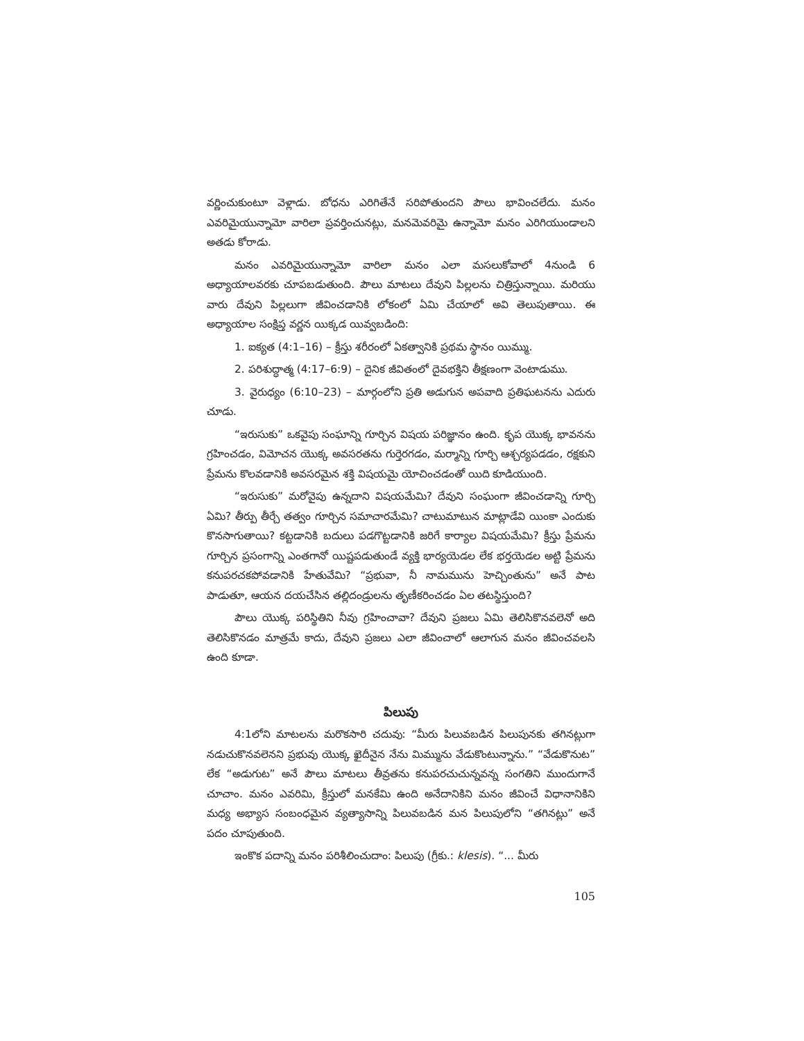వర్ణించుకుంటూ వెళ్లాడు. బోధను ఎరిగితేనే సరిపోతుందని పౌలు భావించలేదు. మనం ఎవరిమైయున్నామో వారిలా ప్రవర్తించునట్లు, మనమెవరిమై ఉన్నామో మనం ఎరిగియుండాలని అతడు కోరాడు.
మనం ఎవరిమైయున్నామో వారిలా మనం ఎలా మసలుకోవాలో 4నుండి 6 అధ్యాయాలవరకు చూపబడుతుంది. పౌలు మాటలు దేవుని పిల్లలను చిత్రిస్తున్నాయి. మరియు వారు దేవుని పిల్లలుగా జీవించడానికి లోకంలో ఏమి చేయాలో అవి తెలుపుతాయి. ఈ అధ్యాయాల సంక్షిప్త వర్ణన యిక్కడ యివ్వబడింది:
1. ఐక్యత (4:1–16) – క్రీస్తు శరీరంలో ఏకత్వానికి ప్రథమ స్థానం యిమ్ము.
2. పరిశుద్ధాత్మ (4:17–6:9) – దైనిక జీవితంలో దైవభక్తిని తీక్షణంగా వెంటాడుము.
3. వైరుధ్యం (6:10–23) – మార్గంలోని ప్రతి అడుగున అపవాది ప్రతిఘటనను ఎదురు చూడు.
“ఇరుసుకు” ఒకవైపు సంఘాన్ని గూర్చిన విషయ పరిజ్ఞానం ఉంది. కృప యొక్క భావనను గ్రహించడం, విమోచన యొక్క అవసరతను గుర్తెరగడం, మర్మాన్ని గూర్చి ఆశ్చర్యపడడం, రక్షకుని ప్రేమను కొలవడానికి అవసరమైన శక్తి విషయమై యోచించడంతో యిది కూడియుంది.
“ఇరుసుకు” మరోవైపు ఉన్నదాని విషయమేమి? దేవుని సంఘంగా జీవించడాన్ని గూర్చి ఏమి? తీర్పు తీర్చే తత్వం గూర్చిన సమాచారమేమి? చాటుమాటున మాట్లాడేవి యింకా ఎందుకు కొనసాగుతాయి? కట్టడానికి బదులు పడగొట్టడానికి జరిగే కార్యాల విషయమేమి? క్రీస్తు ప్రేమను గూర్చిన ప్రసంగాన్ని ఎంతగానో యిష్టపడుతుండే వ్యక్తి భార్యయెడల లేక భర్తయెడల అట్టి ప్రేమను కనుపరచకపోవడానికి హేతువేమి? “ప్రభువా, నీ నామమును హెచ్చింతును” అనే పాట పాడుతూ, ఆయన దయచేసిన తల్లిదండ్రులను తృణీకరించడం ఏల తటస్థిస్తుంది?
పౌలు యొక్క పరిస్థితిని నీవు గ్రహించావా? దేవుని ప్రజలు ఏమి తెలిసికొనవలెనో అది తెలిసికొనడం మాత్రమే కాదు, దేవుని ప్రజలు ఎలా జీవించాలో ఆలాగున మనం జీవించవలసి ఉంది కూడా.
పిలుపు
4:1లోని మాటలను మరొకసారి చదువు: “మీరు పిలువబడిన పిలుపునకు తగినట్లుగా నడుచుకొనవలెనని ప్రభువు యొక్క ఖైదీనైన నేను మిమ్మును వేడుకొంటున్నాను.” “వేడుకొనుట” లేక “అడుగుట” అనే పౌలు మాటలు తీవ్రతను కనుపరచుచున్నవన్న సంగతిని ముందుగానే చూచాం. మనం ఎవరిమి, క్రీస్తులో మనకేమి ఉంది అనేదానికిని మనం జీవించే విధానానికిని మధ్య అభ్యాస సంబంధమైన వ్యత్యాసాన్ని పిలువబడిన మన పిలుపులోని “తగినట్లు” అనే పదం చూపుతుంది.
ఇంకొక పదాన్ని మనం పరిశీలించుదాం: పిలుపు (గ్రీకు.: klesis). “... మీరు
105